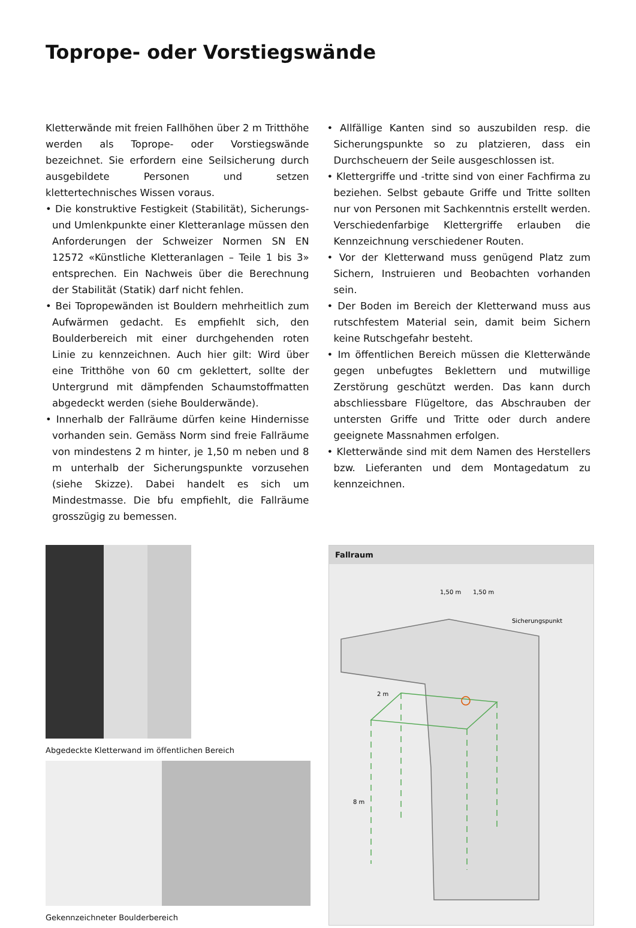Toprope- oder Vorstiegswände
Kletterwände mit freien Fallhöhen über 2 m Tritthöhe werden als Toprope- oder Vorstiegswände bezeichnet. Sie erfordern eine Seilsicherung durch ausgebildete Personen und setzen klettertechnisches Wissen voraus.
• Die konstruktive Festigkeit (Stabilität), Sicherungs- und Umlenkpunkte einer Kletteranlage müssen den Anforderungen der Schweizer Normen SN EN 12572 «Künstliche Kletteranlagen – Teile 1 bis 3» entsprechen. Ein Nachweis über die Berechnung der Stabilität (Statik) darf nicht fehlen.
• Bei Topropewänden ist Bouldern mehrheitlich zum Aufwärmen gedacht. Es empfiehlt sich, den Boulderbereich mit einer durchgehenden roten Linie zu kennzeichnen. Auch hier gilt: Wird über eine Tritthöhe von 60 cm geklettert, sollte der Untergrund mit dämpfenden Schaumstoffmatten abgedeckt werden (siehe Boulderwände).
• Innerhalb der Fallräume dürfen keine Hindernisse vorhanden sein. Gemäss Norm sind freie Fallräume von mindestens 2 m hinter, je 1,50 m neben und 8 m unterhalb der Sicherungspunkte vorzusehen (siehe Skizze). Dabei handelt es sich um Mindestmasse. Die bfu empfiehlt, die Fallräume grosszügig zu bemessen.
• Allfällige Kanten sind so auszubilden resp. die Sicherungspunkte so zu platzieren, dass ein Durchscheuern der Seile ausgeschlossen ist.
• Klettergriffe und -tritte sind von einer Fachfirma zu beziehen. Selbst gebaute Griffe und Tritte sollten nur von Personen mit Sachkenntnis erstellt werden. Verschiedenfarbige Klettergriffe erlauben die Kennzeichnung verschiedener Routen.
• Vor der Kletterwand muss genügend Platz zum Sichern, Instruieren und Beobachten vorhanden sein.
• Der Boden im Bereich der Kletterwand muss aus rutschfestem Material sein, damit beim Sichern keine Rutschgefahr besteht.
• Im öffentlichen Bereich müssen die Kletterwände gegen unbefugtes Beklettern und mutwillige Zerstörung geschützt werden. Das kann durch abschliessbare Flügeltore, das Abschrauben der untersten Griffe und Tritte oder durch andere geeignete Massnahmen erfolgen.
• Kletterwände sind mit dem Namen des Herstellers bzw. Lieferanten und dem Montagedatum zu kennzeichnen.
Abgedeckte Kletterwand im öffentlichen Bereich
Gekennzeichneter Boulderbereich
Fallraum
1,50 m
1,50 m
Sicherungspunkt
2 m
8 m